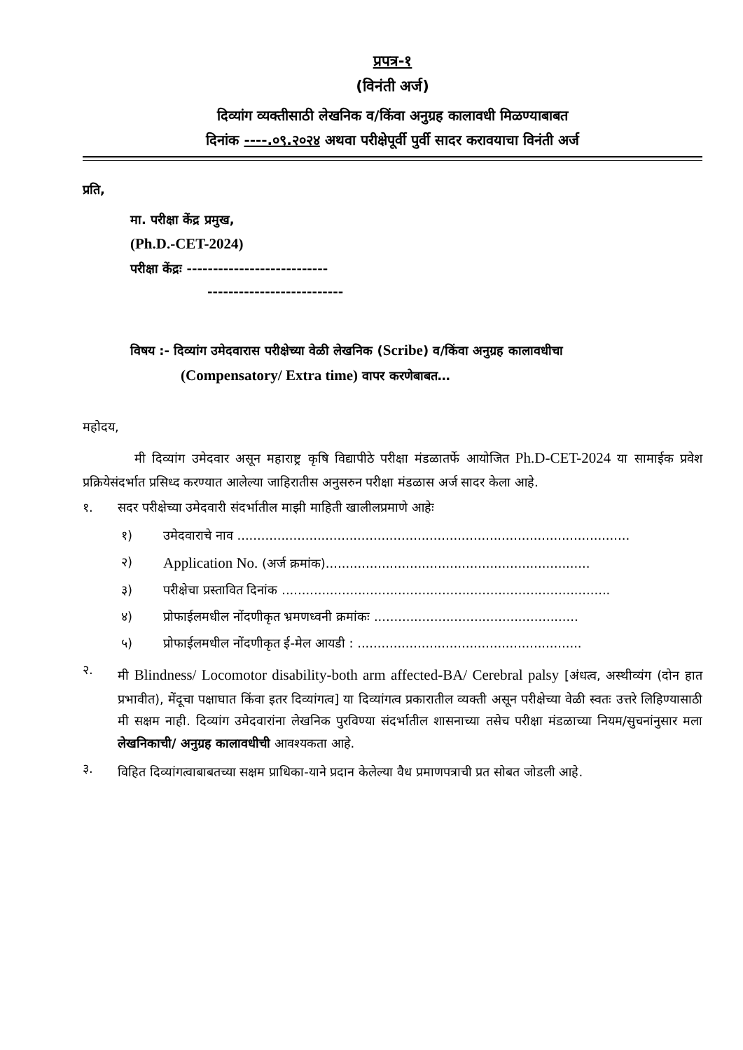प्रपत्र-१
(विनंती अर्ज)
दिव्यांग व्यक्तीसाठी लेखनिक व/किंवा अनुग्रह कालावधी मिळण्याबाबत
दिनांक ----.०९.२०२४ अथवा परीक्षेपूर्वी पुर्वी सादर करावयाचा विनंती अर्ज
प्रति,
मा. परीक्षा केंद्र प्रमुख,
(Ph.D.-CET-2024)
परीक्षा केंद्रः ---------------------------
--------------------------
विषय :- दिव्यांग उमेदवारास परीक्षेच्या वेळी लेखनिक (Scribe) व/किंवा अनुग्रह कालावधीचा
(Compensatory/ Extra time) वापर करणेबाबत…
महोदय,
मी दिव्यांग उमेदवार असून महाराष्ट्र कृषि विद्यापीठे परीक्षा मंडळातर्फे आयोजित Ph.D-CET-2024 या सामाईक प्रवेश प्रक्रियेसंदर्भात प्रसिध्द करण्यात आलेल्या जाहिरातीस अनुसरुन परीक्षा मंडळास अर्ज सादर केला आहे.
१. सदर परीक्षेच्या उमेदवारी संदर्भातील माझी माहिती खालीलप्रमाणे आहेः
१) उमेदवाराचे नाव ..................................................................................................
२) Application No. (अर्ज क्रमांक)..................................................................
३) परीक्षेचा प्रस्तावित दिनांक ..................................................................................
४) प्रोफाईलमधील नोंदणीकृत भ्रमणध्वनी क्रमांकः ...................................................
५) प्रोफाईलमधील नोंदणीकृत ई-मेल आयडी : ........................................................
२.
मी Blindness/ Locomotor disability-both arm affected-BA/ Cerebral palsy [अंधत्व, अस्थीव्यंग (दोन हात प्रभावीत), मेंदूचा पक्षाघात किंवा इतर दिव्यांगत्व] या दिव्यांगत्व प्रकारातील व्यक्ती असून परीक्षेच्या वेळी स्वतः उत्तरे लिहिण्यासाठी मी सक्षम नाही. दिव्यांग उमेदवारांना लेखनिक पुरविण्या संदर्भातील शासनाच्या तसेच परीक्षा मंडळाच्या नियम/सुचनांनुसार मला लेखनिकाची/ अनुग्रह कालावधीची आवश्यकता आहे.
३.
विहित दिव्यांगत्वाबाबतच्या सक्षम प्राधिका-याने प्रदान केलेल्या वैध प्रमाणपत्राची प्रत सोबत जोडली आहे.